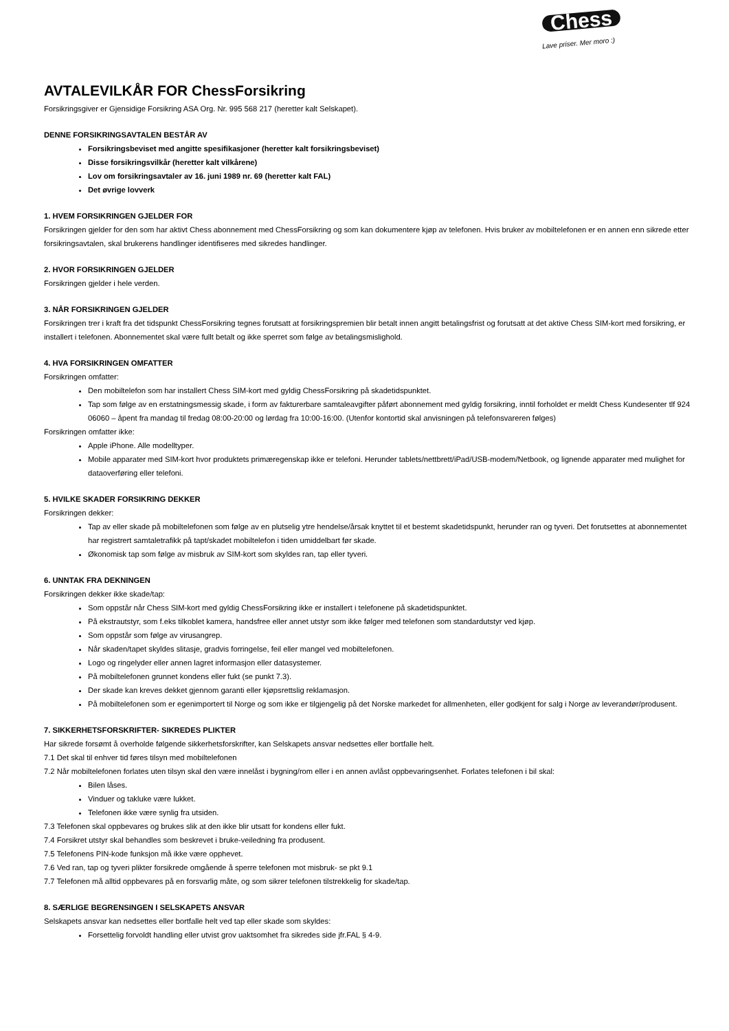Chess
Lave priser. Mer moro :)
AVTALEVILKÅR FOR ChessForsikring
Forsikringsgiver er Gjensidige Forsikring ASA Org. Nr. 995 568 217 (heretter kalt Selskapet).
DENNE FORSIKRINGSAVTALEN BESTÅR AV
Forsikringsbeviset med angitte spesifikasjoner (heretter kalt forsikringsbeviset)
Disse forsikringsvilkår (heretter kalt vilkårene)
Lov om forsikringsavtaler av 16. juni 1989 nr. 69 (heretter kalt FAL)
Det øvrige lovverk
1. HVEM FORSIKRINGEN GJELDER FOR
Forsikringen gjelder for den som har aktivt Chess abonnement med ChessForsikring og som kan dokumentere kjøp av telefonen. Hvis bruker av mobiltelefonen er en annen enn sikrede etter forsikringsavtalen, skal brukerens handlinger identifiseres med sikredes handlinger.
2. HVOR FORSIKRINGEN GJELDER
Forsikringen gjelder i hele verden.
3. NÅR FORSIKRINGEN GJELDER
Forsikringen trer i kraft fra det tidspunkt ChessForsikring tegnes forutsatt at forsikringspremien blir betalt innen angitt betalingsfrist og forutsatt at det aktive Chess SIM-kort med forsikring, er installert i telefonen. Abonnementet skal være fullt betalt og ikke sperret som følge av betalingsmislighold.
4. HVA FORSIKRINGEN OMFATTER
Forsikringen omfatter:
Den mobiltelefon som har installert Chess SIM-kort med gyldig ChessForsikring på skadetidspunktet.
Tap som følge av en erstatningsmessig skade, i form av fakturerbare samtaleavgifter påført abonnement med gyldig forsikring, inntil forholdet er meldt Chess Kundesenter tlf 924 06060 – åpent fra mandag til fredag 08:00-20:00 og lørdag fra 10:00-16:00. (Utenfor kontortid skal anvisningen på telefonsvareren følges)
Forsikringen omfatter ikke:
Apple iPhone. Alle modelltyper.
Mobile apparater med SIM-kort hvor produktets primæregenskap ikke er telefoni. Herunder tablets/nettbrett/iPad/USB-modem/Netbook, og lignende apparater med mulighet for dataoverføring eller telefoni.
5. HVILKE SKADER FORSIKRING DEKKER
Forsikringen dekker:
Tap av eller skade på mobiltelefonen som følge av en plutselig ytre hendelse/årsak knyttet til et bestemt skadetidspunkt, herunder ran og tyveri. Det forutsettes at abonnementet har registrert samtaletrafikk på tapt/skadet mobiltelefon i tiden umiddelbart før skade.
Økonomisk tap som følge av misbruk av SIM-kort som skyldes ran, tap eller tyveri.
6. UNNTAK FRA DEKNINGEN
Forsikringen dekker ikke skade/tap:
Som oppstår når Chess SIM-kort med gyldig ChessForsikring ikke er installert i telefonene på skadetidspunktet.
På ekstrautstyr, som f.eks tilkoblet kamera, handsfree eller annet utstyr som ikke følger med telefonen som standardutstyr ved kjøp.
Som oppstår som følge av virusangrep.
Når skaden/tapet skyldes slitasje, gradvis forringelse, feil eller mangel ved mobiltelefonen.
Logo og ringelyder eller annen lagret informasjon eller datasystemer.
På mobiltelefonen grunnet kondens eller fukt (se punkt 7.3).
Der skade kan kreves dekket gjennom garanti eller kjøpsrettslig reklamasjon.
På mobiltelefonen som er egenimportert til Norge og som ikke er tilgjengelig på det Norske markedet for allmenheten, eller godkjent for salg i Norge av leverandør/produsent.
7. SIKKERHETSFORSKRIFTER- SIKREDES PLIKTER
Har sikrede forsømt å overholde følgende sikkerhetsforskrifter, kan Selskapets ansvar nedsettes eller bortfalle helt.
7.1 Det skal til enhver tid føres tilsyn med mobiltelefonen
7.2 Når mobiltelefonen forlates uten tilsyn skal den være innelåst i bygning/rom eller i en annen avlåst oppbevaringsenhet. Forlates telefonen i bil skal:
Bilen låses.
Vinduer og takluke være lukket.
Telefonen ikke være synlig fra utsiden.
7.3 Telefonen skal oppbevares og brukes slik at den ikke blir utsatt for kondens eller fukt.
7.4 Forsikret utstyr skal behandles som beskrevet i bruke-veiledning fra produsent.
7.5 Telefonens PIN-kode funksjon må ikke være opphevet.
7.6 Ved ran, tap og tyveri plikter forsikrede omgående å sperre telefonen mot misbruk- se pkt 9.1
7.7 Telefonen må alltid oppbevares på en forsvarlig måte, og som sikrer telefonen tilstrekkelig for skade/tap.
8. SÆRLIGE BEGRENSINGEN I SELSKAPETS ANSVAR
Selskapets ansvar kan nedsettes eller bortfalle helt ved tap eller skade som skyldes:
Forsettelig forvoldt handling eller utvist grov uaktsomhet fra sikredes side jfr.FAL § 4-9.